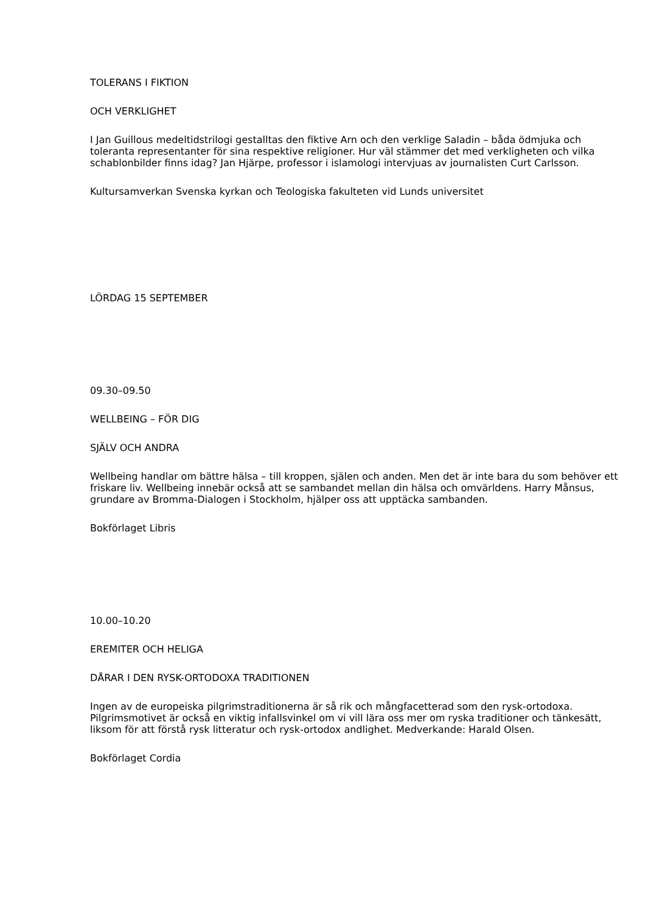TOLERANS I FIKTION
OCH VERKLIGHET
I Jan Guillous medeltidstrilogi gestalltas den fiktive Arn och den verklige Saladin – båda ödmjuka och toleranta representanter för sina respektive religioner. Hur väl stämmer det med verkligheten och vilka schablonbilder finns idag? Jan Hjärpe, professor i islamologi intervjuas av journalisten Curt Carlsson.
Kultursamverkan Svenska kyrkan och Teologiska fakulteten vid Lunds universitet
LÖRDAG 15 SEPTEMBER
09.30–09.50
WELLBEING – FÖR DIG
SJÄLV OCH ANDRA
Wellbeing handlar om bättre hälsa – till kroppen, själen och anden. Men det är inte bara du som behöver ett friskare liv. Wellbeing innebär också att se sambandet mellan din hälsa och omvärldens. Harry Månsus, grundare av Bromma-Dialogen i Stockholm, hjälper oss att upptäcka sambanden.
Bokförlaget Libris
10.00–10.20
EREMITER OCH HELIGA
DÅRAR I DEN RYSK-ORTODOXA TRADITIONEN
Ingen av de europeiska pilgrimstraditionerna är så rik och mångfacetterad som den rysk-ortodoxa. Pilgrimsmotivet är också en viktig infallsvinkel om vi vill lära oss mer om ryska traditioner och tänkesätt, liksom för att förstå rysk litteratur och rysk-ortodox andlighet. Medverkande: Harald Olsen.
Bokförlaget Cordia